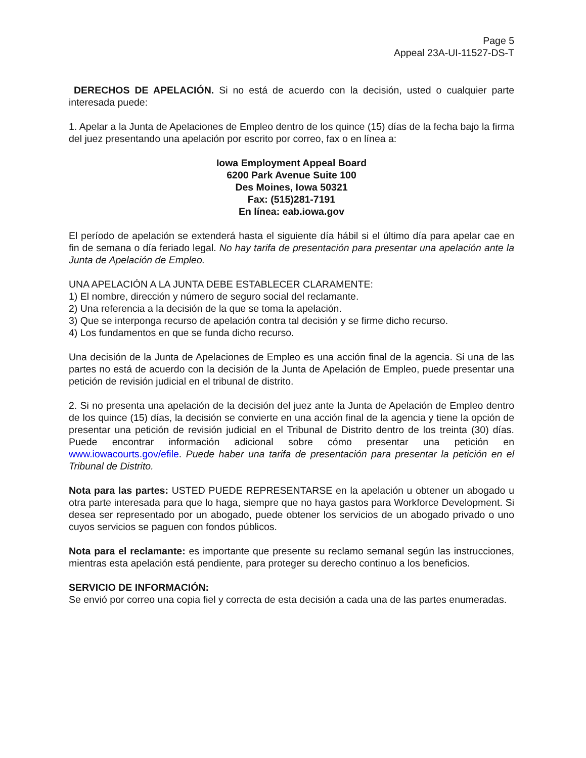Page 5
Appeal 23A-UI-11527-DS-T
DERECHOS DE APELACIÓN. Si no está de acuerdo con la decisión, usted o cualquier parte interesada puede:
1. Apelar a la Junta de Apelaciones de Empleo dentro de los quince (15) días de la fecha bajo la firma del juez presentando una apelación por escrito por correo, fax o en línea a:
Iowa Employment Appeal Board
6200 Park Avenue Suite 100
Des Moines, Iowa 50321
Fax: (515)281-7191
En línea: eab.iowa.gov
El período de apelación se extenderá hasta el siguiente día hábil si el último día para apelar cae en fin de semana o día feriado legal. No hay tarifa de presentación para presentar una apelación ante la Junta de Apelación de Empleo.
UNA APELACIÓN A LA JUNTA DEBE ESTABLECER CLARAMENTE:
1) El nombre, dirección y número de seguro social del reclamante.
2) Una referencia a la decisión de la que se toma la apelación.
3) Que se interponga recurso de apelación contra tal decisión y se firme dicho recurso.
4) Los fundamentos en que se funda dicho recurso.
Una decisión de la Junta de Apelaciones de Empleo es una acción final de la agencia. Si una de las partes no está de acuerdo con la decisión de la Junta de Apelación de Empleo, puede presentar una petición de revisión judicial en el tribunal de distrito.
2. Si no presenta una apelación de la decisión del juez ante la Junta de Apelación de Empleo dentro de los quince (15) días, la decisión se convierte en una acción final de la agencia y tiene la opción de presentar una petición de revisión judicial en el Tribunal de Distrito dentro de los treinta (30) días. Puede encontrar información adicional sobre cómo presentar una petición en www.iowacourts.gov/efile. Puede haber una tarifa de presentación para presentar la petición en el Tribunal de Distrito.
Nota para las partes: USTED PUEDE REPRESENTARSE en la apelación u obtener un abogado u otra parte interesada para que lo haga, siempre que no haya gastos para Workforce Development. Si desea ser representado por un abogado, puede obtener los servicios de un abogado privado o uno cuyos servicios se paguen con fondos públicos.
Nota para el reclamante: es importante que presente su reclamo semanal según las instrucciones, mientras esta apelación está pendiente, para proteger su derecho continuo a los beneficios.
SERVICIO DE INFORMACIÓN:
Se envió por correo una copia fiel y correcta de esta decisión a cada una de las partes enumeradas.